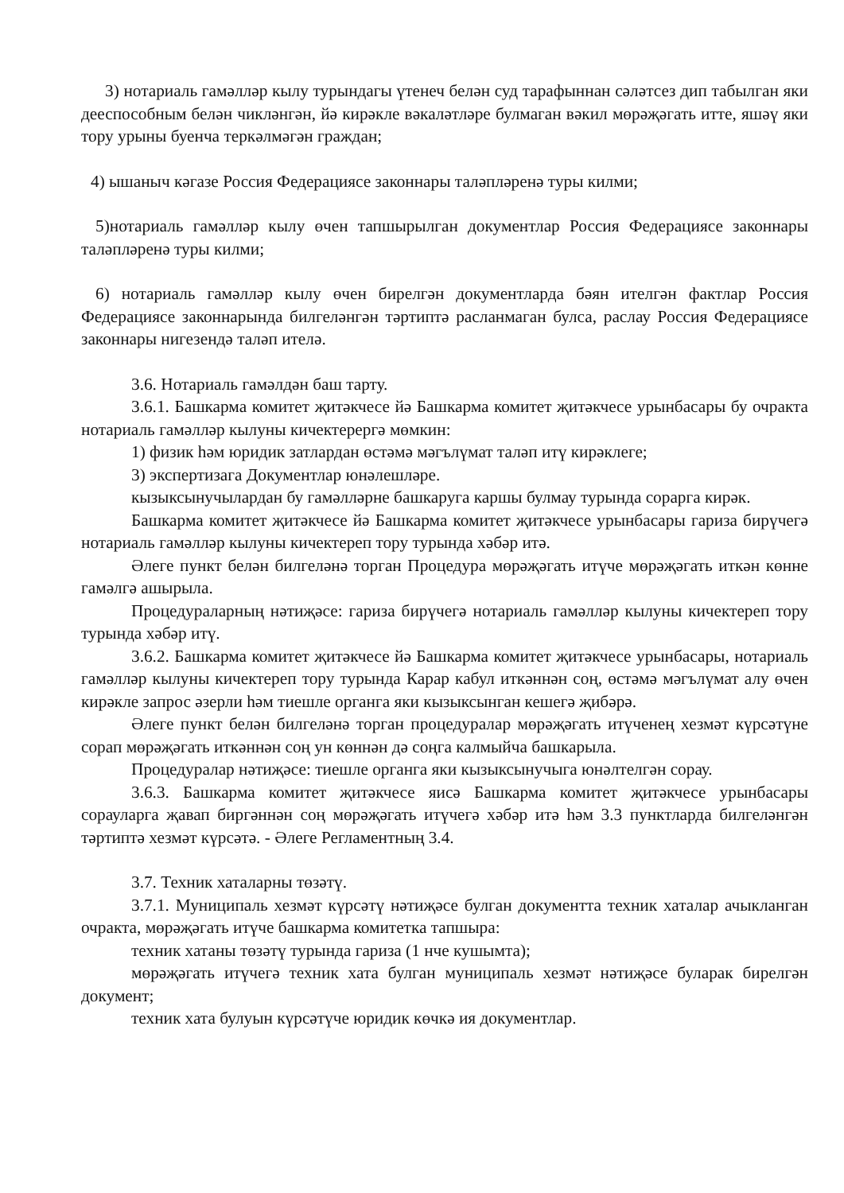3) нотариаль гамәлләр кылу турындагы үтенеч белән суд тарафыннан сәләтсез дип табылган яки дееспособным белән чикләнгән, йә кирәкле вәкаләтләре булмаган вәкил мөрәҗәгать итте, яшәү яки тору урыны буенча теркәлмәгән граждан;
4) ышаныч кәгазе Россия Федерациясе законнары таләпләренә туры килми;
5)нотариаль гамәлләр кылу өчен тапшырылган документлар Россия Федерациясе законнары таләпләренә туры килми;
6) нотариаль гамәлләр кылу өчен бирелгән документларда бәян ителгән фактлар Россия Федерациясе законнарында билгеләнгән тәртиптә расланмаган булса, раслау Россия Федерациясе законнары нигезендә таләп ителә.
3.6. Нотариаль гамәлдән баш тарту.
3.6.1. Башкарма комитет җитәкчесе йә Башкарма комитет җитәкчесе урынбасары бу очракта нотариаль гамәлләр кылуны кичектерергә мөмкин:
1) физик һәм юридик затлардан өстәмә мәгълүмат таләп итү кирәклеге;
3) экспертизага Документлар юнәлешләре.
кызыксынучылардан бу гамәлләрне башкаруга каршы булмау турында сорарга кирәк.
Башкарма комитет җитәкчесе йә Башкарма комитет җитәкчесе урынбасары гариза бирүчегә нотариаль гамәлләр кылуны кичектереп тору турында хәбәр итә.
Әлеге пункт белән билгеләнә торган Процедура мөрәҗәгать итүче мөрәҗәгать иткән көнне гамәлгә ашырыла.
Процедураларның нәтиҗәсе: гариза бирүчегә нотариаль гамәлләр кылуны кичектереп тору турында хәбәр итү.
3.6.2. Башкарма комитет җитәкчесе йә Башкарма комитет җитәкчесе урынбасары, нотариаль гамәлләр кылуны кичектереп тору турында Карар кабул иткәннән соң, өстәмә мәгълүмат алу өчен кирәкле запрос әзерли һәм тиешле органга яки кызыксынган кешегә җибәрә.
Әлеге пункт белән билгеләнә торган процедуралар мөрәҗәгать итүченең хезмәт күрсәтүне сорап мөрәҗәгать иткәннән соң ун көннән дә соңга калмыйча башкарыла.
Процедуралар нәтиҗәсе: тиешле органга яки кызыксынучыга юнәлтелгән сорау.
3.6.3. Башкарма комитет җитәкчесе яисә Башкарма комитет җитәкчесе урынбасары сорауларга җавап биргәннән соң мөрәҗәгать итүчегә хәбәр итә һәм 3.3 пунктларда билгеләнгән тәртиптә хезмәт күрсәтә. - Әлеге Регламентның 3.4.
3.7. Техник хаталарны төзәтү.
3.7.1. Муниципаль хезмәт күрсәтү нәтиҗәсе булган документта техник хаталар ачыкланган очракта, мөрәҗәгать итүче башкарма комитетка тапшыра:
техник хатаны төзәтү турында гариза (1 нче кушымта);
мөрәҗәгать итүчегә техник хата булган муниципаль хезмәт нәтиҗәсе буларак бирелгән документ;
техник хата булуын күрсәтүче юридик көчкә ия документлар.